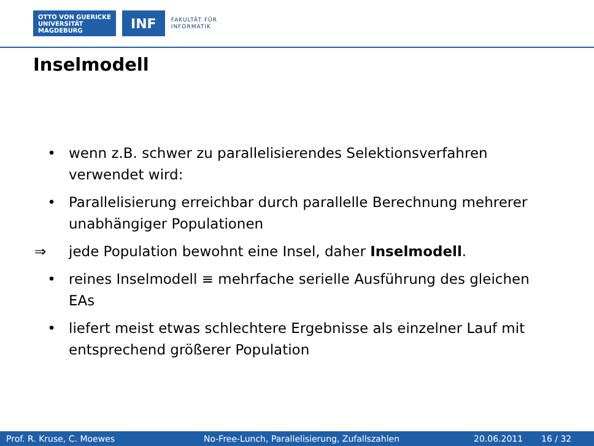OTTO VON GUERICKE
UNIVERSITÄT
MAGDEBURG
INF
FAKULTÄT FÜR
INFORMATIK
Inselmodell
• wenn z.B. schwer zu parallelisierendes Selektionsverfahren verwendet wird:
• Parallelisierung erreichbar durch parallelle Berechnung mehrerer unabhängiger Populationen
⇒ jede Population bewohnt eine Insel, daher Inselmodell.
• reines Inselmodell ≡ mehrfache serielle Ausführung des gleichen EAs
• liefert meist etwas schlechtere Ergebnisse als einzelner Lauf mit entsprechend größerer Population
Prof. R. Kruse, C. Moewes No-Free-Lunch, Parallelisierung, Zufallszahlen 20.06.2011 16 / 32